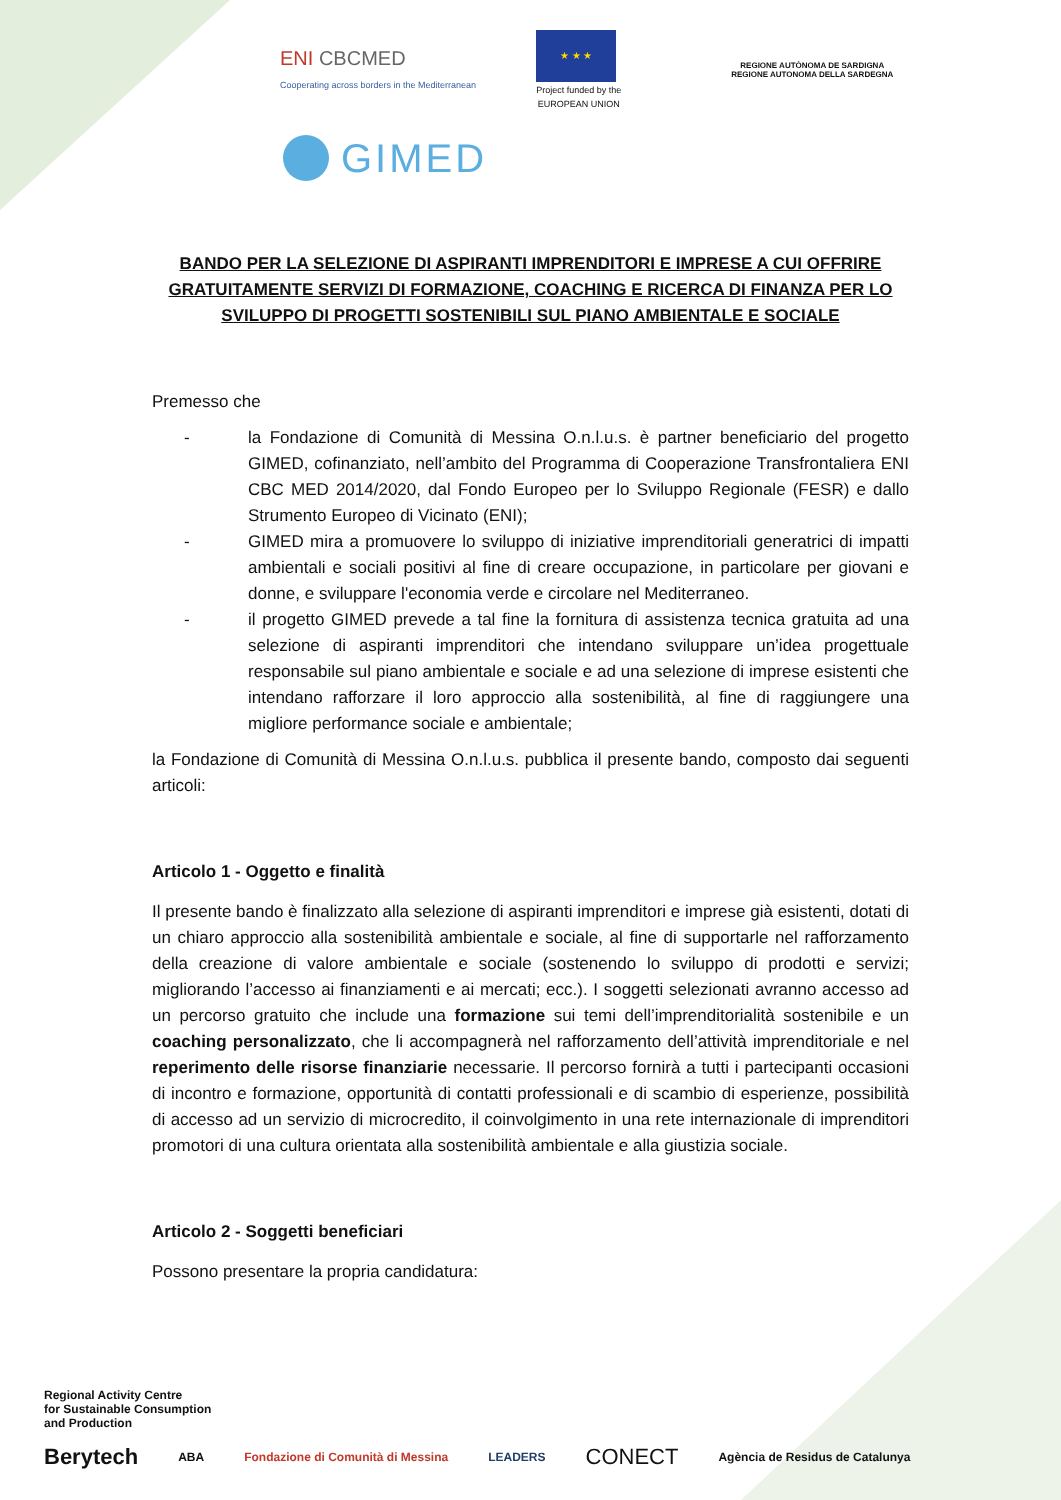ENI CBCMED
Cooperating across borders in the Mediterranean
★ ★ ★
Project funded by the
EUROPEAN UNION
REGIONE AUTÒNOMA DE SARDIGNA
REGIONE AUTONOMA DELLA SARDEGNA
GIMED
BANDO PER LA SELEZIONE DI ASPIRANTI IMPRENDITORI E IMPRESE A CUI OFFRIRE GRATUITAMENTE SERVIZI DI FORMAZIONE, COACHING E RICERCA DI FINANZA PER LO SVILUPPO DI PROGETTI SOSTENIBILI SUL PIANO AMBIENTALE E SOCIALE
Premesso che
- la Fondazione di Comunità di Messina O.n.l.u.s. è partner beneficiario del progetto GIMED, cofinanziato, nell’ambito del Programma di Cooperazione Transfrontaliera ENI CBC MED 2014/2020, dal Fondo Europeo per lo Sviluppo Regionale (FESR) e dallo Strumento Europeo di Vicinato (ENI);
- GIMED mira a promuovere lo sviluppo di iniziative imprenditoriali generatrici di impatti ambientali e sociali positivi al fine di creare occupazione, in particolare per giovani e donne, e sviluppare l'economia verde e circolare nel Mediterraneo.
- il progetto GIMED prevede a tal fine la fornitura di assistenza tecnica gratuita ad una selezione di aspiranti imprenditori che intendano sviluppare un’idea progettuale responsabile sul piano ambientale e sociale e ad una selezione di imprese esistenti che intendano rafforzare il loro approccio alla sostenibilità, al fine di raggiungere una migliore performance sociale e ambientale;
la Fondazione di Comunità di Messina O.n.l.u.s. pubblica il presente bando, composto dai seguenti articoli:
Articolo 1 - Oggetto e finalità
Il presente bando è finalizzato alla selezione di aspiranti imprenditori e imprese già esistenti, dotati di un chiaro approccio alla sostenibilità ambientale e sociale, al fine di supportarle nel rafforzamento della creazione di valore ambientale e sociale (sostenendo lo sviluppo di prodotti e servizi; migliorando l’accesso ai finanziamenti e ai mercati; ecc.). I soggetti selezionati avranno accesso ad un percorso gratuito che include una formazione sui temi dell’imprenditorialità sostenibile e un coaching personalizzato, che li accompagnerà nel rafforzamento dell’attività imprenditoriale e nel reperimento delle risorse finanziarie necessarie. Il percorso fornirà a tutti i partecipanti occasioni di incontro e formazione, opportunità di contatti professionali e di scambio di esperienze, possibilità di accesso ad un servizio di microcredito, il coinvolgimento in una rete internazionale di imprenditori promotori di una cultura orientata alla sostenibilità ambientale e alla giustizia sociale.
Articolo 2 - Soggetti beneficiari
Possono presentare la propria candidatura:
Regional Activity Centre
for Sustainable Consumption
and Production
Berytech ABA Fondazione di Comunità di Messina LEADERS CONECT Agència de Residus de Catalunya